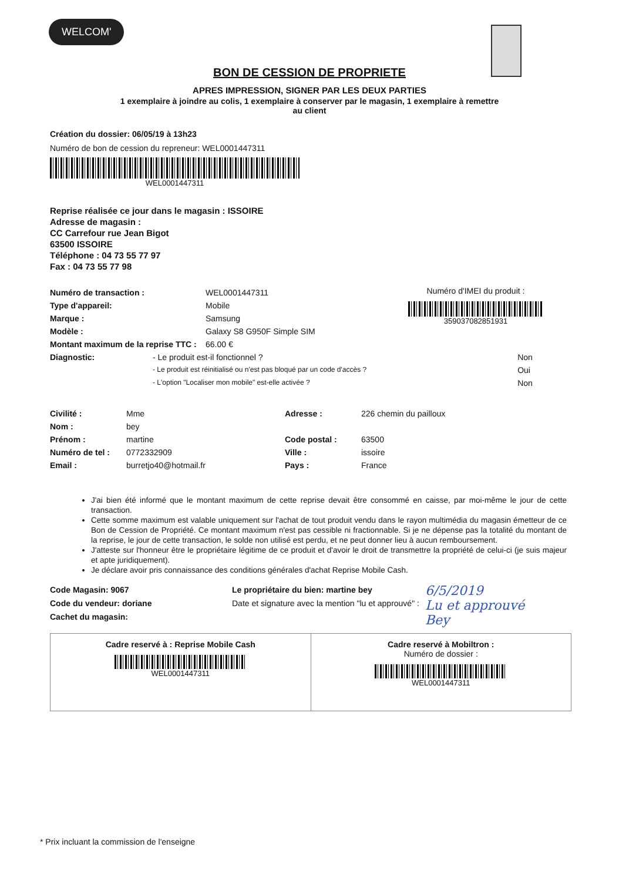WELCOM'
BON DE CESSION DE PROPRIETE
APRES IMPRESSION, SIGNER PAR LES DEUX PARTIES
1 exemplaire à joindre au colis, 1 exemplaire à conserver par le magasin, 1 exemplaire à remettre au client
Création du dossier: 06/05/19 à 13h23
Numéro de bon de cession du repreneur: WEL0001447311
WEL0001447311
Reprise réalisée ce jour dans le magasin : ISSOIRE
Adresse de magasin :
CC Carrefour rue Jean Bigot
63500 ISSOIRE
Téléphone : 04 73 55 77 97
Fax : 04 73 55 77 98
| Numéro de transaction : | WEL0001447311 |
| Type d'appareil: | Mobile |
| Marque : | Samsung |
| Modèle : | Galaxy S8 G950F Simple SIM |
| Montant maximum de la reprise TTC : | 66.00 € |
Numéro d'IMEI du produit :
359037082851931
| Diagnostic: | - Le produit est-il fonctionnel ? | Non |
| | - Le produit est réinitialisé ou n'est pas bloqué par un code d'accès ? | Oui |
| | - L'option "Localiser mon mobile" est-elle activée ? | Non |
| Civilité : | Mme | Adresse : | 226 chemin du pailloux |
| Nom : | bey | | |
| Prénom : | martine | Code postal : | 63500 |
| Numéro de tel : | 0772332909 | Ville : | issoire |
| Email : | burretjo40@hotmail.fr | Pays : | France |
J'ai bien été informé que le montant maximum de cette reprise devait être consommé en caisse, par moi-même le jour de cette transaction.
Cette somme maximum est valable uniquement sur l'achat de tout produit vendu dans le rayon multimédia du magasin émetteur de ce Bon de Cession de Propriété. Ce montant maximum n'est pas cessible ni fractionnable. Si je ne dépense pas la totalité du montant de la reprise, le jour de cette transaction, le solde non utilisé est perdu, et ne peut donner lieu à aucun remboursement.
J'atteste sur l'honneur être le propriétaire légitime de ce produit et d'avoir le droit de transmettre la propriété de celui-ci (je suis majeur et apte juridiquement).
Je déclare avoir pris connaissance des conditions générales d'achat Reprise Mobile Cash.
Code Magasin: 9067
Code du vendeur: doriane
Cachet du magasin:
Le propriétaire du bien: martine bey
Date et signature avec la mention "lu et approuvé" :
6/5/2019
Lu et approuvé
Bey
| Cadre reservé à : Reprise Mobile Cash WEL0001447311 | Cadre reservé à Mobiltron : Numéro de dossier : WEL0001447311 |
* Prix incluant la commission de l'enseigne